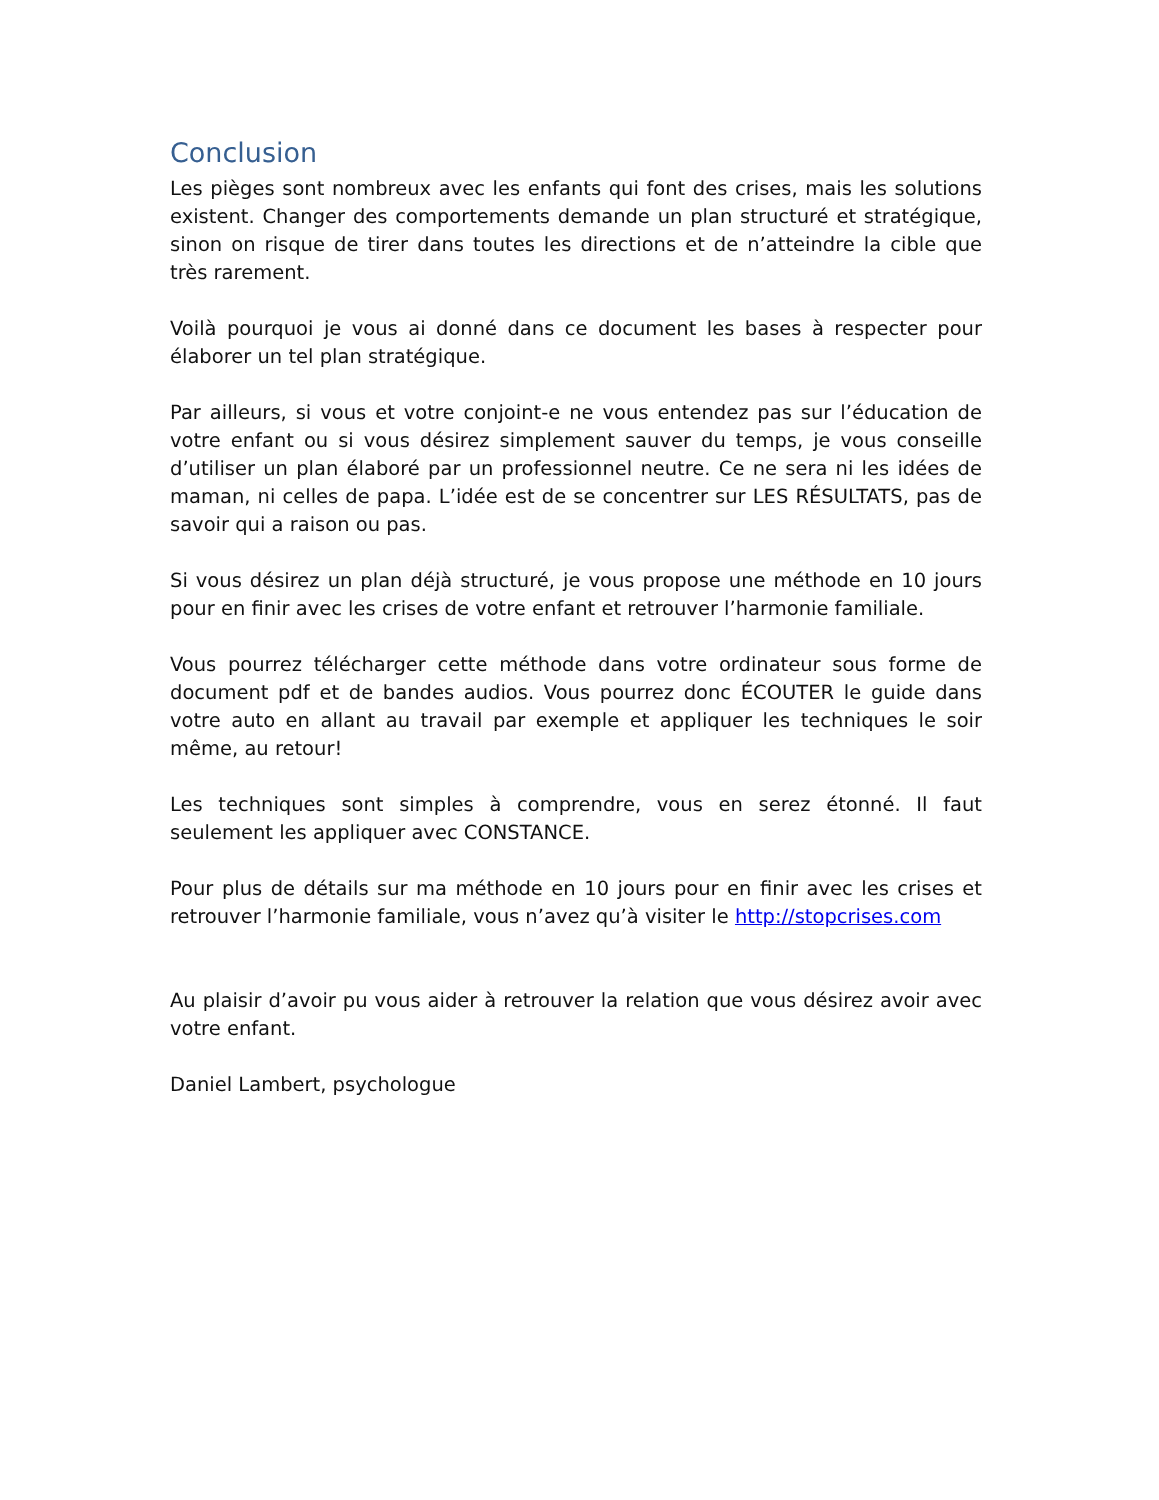Conclusion
Les pièges sont nombreux avec les enfants qui font des crises, mais les solutions existent. Changer des comportements demande un plan structuré et stratégique, sinon on risque de tirer dans toutes les directions et de n’atteindre la cible que très rarement.
Voilà pourquoi je vous ai donné dans ce document les bases à respecter pour élaborer un tel plan stratégique.
Par ailleurs, si vous et votre conjoint-e ne vous entendez pas sur l’éducation de votre enfant ou si vous désirez simplement sauver du temps, je vous conseille d’utiliser un plan élaboré par un professionnel neutre. Ce ne sera ni les idées de maman, ni celles de papa. L’idée est de se concentrer sur LES RÉSULTATS, pas de savoir qui a raison ou pas.
Si vous désirez un plan déjà structuré, je vous propose une méthode en 10 jours pour en finir avec les crises de votre enfant et retrouver l’harmonie familiale.
Vous pourrez télécharger cette méthode dans votre ordinateur sous forme de document pdf et de bandes audios. Vous pourrez donc ÉCOUTER le guide dans votre auto en allant au travail par exemple et appliquer les techniques le soir même, au retour!
Les techniques sont simples à comprendre, vous en serez étonné. Il faut seulement les appliquer avec CONSTANCE.
Pour plus de détails sur ma méthode en 10 jours pour en finir avec les crises et retrouver l’harmonie familiale, vous n’avez qu’à visiter le http://stopcrises.com
Au plaisir d’avoir pu vous aider à retrouver la relation que vous désirez avoir avec votre enfant.
Daniel Lambert, psychologue